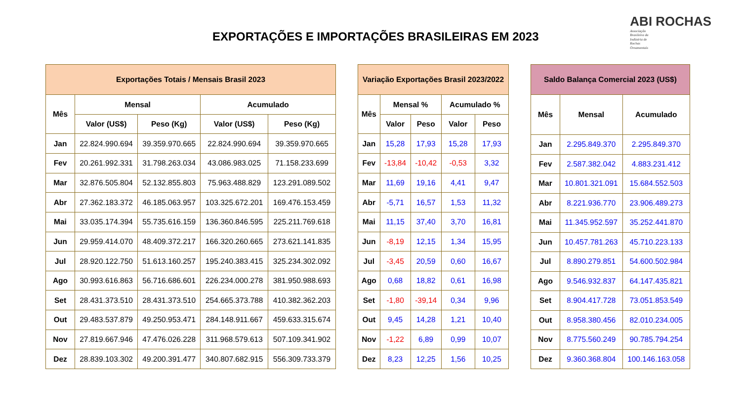EXPORTAÇÕES E IMPORTAÇÕES BRASILEIRAS EM 2023
ABI ROCHAS
Associação Brasileira da Indústria de Rochas Ornamentais
| Exportações Totais / Mensais Brasil 2023 | | | | |
| --- | --- | --- | --- | --- |
| Mês | Mensal | | Acumulado | |
| | Valor (US$) | Peso (Kg) | Valor (US$) | Peso (Kg) |
| Jan | 22.824.990.694 | 39.359.970.665 | 22.824.990.694 | 39.359.970.665 |
| Fev | 20.261.992.331 | 31.798.263.034 | 43.086.983.025 | 71.158.233.699 |
| Mar | 32.876.505.804 | 52.132.855.803 | 75.963.488.829 | 123.291.089.502 |
| Abr | 27.362.183.372 | 46.185.063.957 | 103.325.672.201 | 169.476.153.459 |
| Mai | 33.035.174.394 | 55.735.616.159 | 136.360.846.595 | 225.211.769.618 |
| Jun | 29.959.414.070 | 48.409.372.217 | 166.320.260.665 | 273.621.141.835 |
| Jul | 28.920.122.750 | 51.613.160.257 | 195.240.383.415 | 325.234.302.092 |
| Ago | 30.993.616.863 | 56.716.686.601 | 226.234.000.278 | 381.950.988.693 |
| Set | 28.431.373.510 | 28.431.373.510 | 254.665.373.788 | 410.382.362.203 |
| Out | 29.483.537.879 | 49.250.953.471 | 284.148.911.667 | 459.633.315.674 |
| Nov | 27.819.667.946 | 47.476.026.228 | 311.968.579.613 | 507.109.341.902 |
| Dez | 28.839.103.302 | 49.200.391.477 | 340.807.682.915 | 556.309.733.379 |
| Variação Exportações Brasil 2023/2022 | | | | |
| --- | --- | --- | --- | --- |
| Mês | Mensal % | | Acumulado % | |
| | Valor | Peso | Valor | Peso |
| Jan | 15,28 | 17,93 | 15,28 | 17,93 |
| Fev | -13,84 | -10,42 | -0,53 | 3,32 |
| Mar | 11,69 | 19,16 | 4,41 | 9,47 |
| Abr | -5,71 | 16,57 | 1,53 | 11,32 |
| Mai | 11,15 | 37,40 | 3,70 | 16,81 |
| Jun | -8,19 | 12,15 | 1,34 | 15,95 |
| Jul | -3,45 | 20,59 | 0,60 | 16,67 |
| Ago | 0,68 | 18,82 | 0,61 | 16,98 |
| Set | -1,80 | -39,14 | 0,34 | 9,96 |
| Out | 9,45 | 14,28 | 1,21 | 10,40 |
| Nov | -1,22 | 6,89 | 0,99 | 10,07 |
| Dez | 8,23 | 12,25 | 1,56 | 10,25 |
| Saldo Balança Comercial 2023 (US$) | | |
| --- | --- | --- |
| Mês | Mensal | Acumulado |
| Jan | 2.295.849.370 | 2.295.849.370 |
| Fev | 2.587.382.042 | 4.883.231.412 |
| Mar | 10.801.321.091 | 15.684.552.503 |
| Abr | 8.221.936.770 | 23.906.489.273 |
| Mai | 11.345.952.597 | 35.252.441.870 |
| Jun | 10.457.781.263 | 45.710.223.133 |
| Jul | 8.890.279.851 | 54.600.502.984 |
| Ago | 9.546.932.837 | 64.147.435.821 |
| Set | 8.904.417.728 | 73.051.853.549 |
| Out | 8.958.380.456 | 82.010.234.005 |
| Nov | 8.775.560.249 | 90.785.794.254 |
| Dez | 9.360.368.804 | 100.146.163.058 |